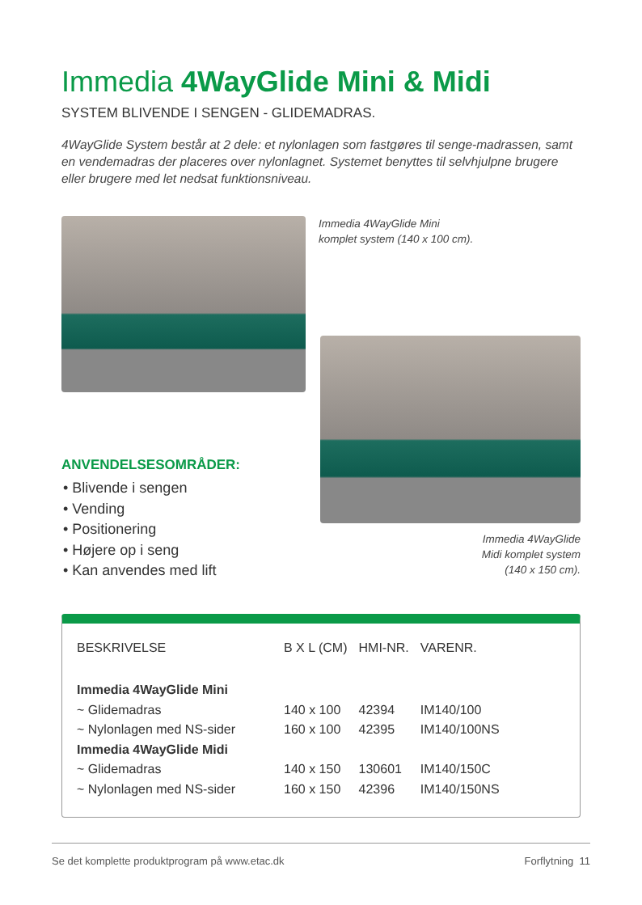Immedia 4WayGlide Mini & Midi
SYSTEM BLIVENDE I SENGEN - GLIDEMADRAS.
4WayGlide System består at 2 dele: et nylonlagen som fastgøres til senge-madrassen, samt en vendemadras der placeres over nylonlagnet. Systemet benyttes til selvhjulpne brugere eller brugere med let nedsat funktionsniveau.
Immedia 4WayGlide Mini
komplet system (140 x 100 cm).
ANVENDELSESOMRÅDER:
• Blivende i sengen
• Vending
• Positionering
• Højere op i seng
• Kan anvendes med lift
Immedia 4WayGlide
Midi komplet system
(140 x 150 cm).
| BESKRIVELSE | B X L (CM) | HMI-NR. | VARENR. |
| --- | --- | --- | --- |
| Immedia 4WayGlide Mini | | | |
| ~ Glidemadras | 140 x 100 | 42394 | IM140/100 |
| ~ Nylonlagen med NS-sider | 160 x 100 | 42395 | IM140/100NS |
| Immedia 4WayGlide Midi | | | |
| ~ Glidemadras | 140 x 150 | 130601 | IM140/150C |
| ~ Nylonlagen med NS-sider | 160 x 150 | 42396 | IM140/150NS |
Se det komplette produktprogram på www.etac.dk Forflytning 11